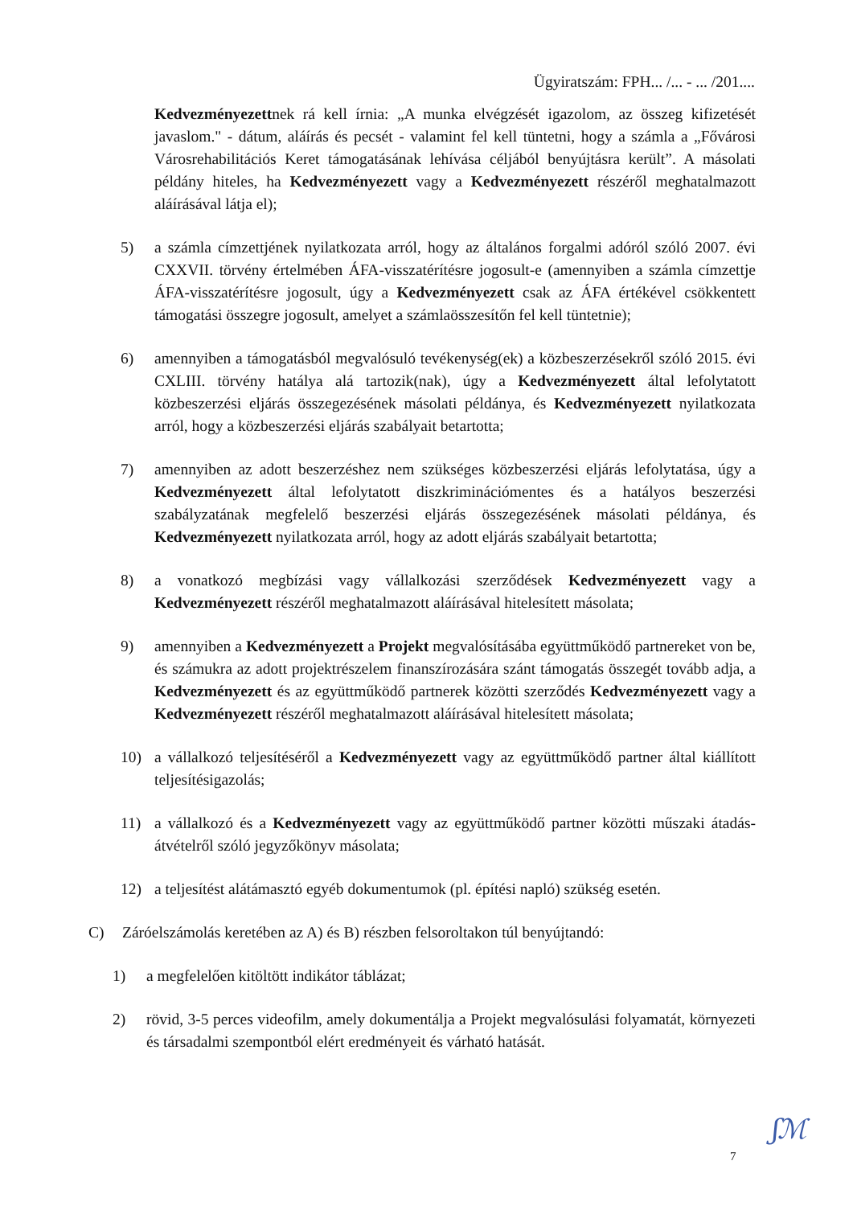Ügyiratszám: FPH... /... - ... /201....
Kedvezményezettnek rá kell írnia: „A munka elvégzését igazolom, az összeg kifizetését javaslom." - dátum, aláírás és pecsét - valamint fel kell tüntetni, hogy a számla a „Fővárosi Városrehabilitációs Keret támogatásának lehívása céljából benyújtásra került”. A másolati példány hiteles, ha Kedvezményezett vagy a Kedvezményezett részéről meghatalmazott aláírásával látja el);
5) a számla címzettjének nyilatkozata arról, hogy az általános forgalmi adóról szóló 2007. évi CXXVII. törvény értelmében ÁFA-visszatérítésre jogosult-e (amennyiben a számla címzettje ÁFA-visszatérítésre jogosult, úgy a Kedvezményezett csak az ÁFA értékével csökkentett támogatási összegre jogosult, amelyet a számlaösszesítőn fel kell tüntetnie);
6) amennyiben a támogatásból megvalósuló tevékenység(ek) a közbeszerzésekről szóló 2015. évi CXLIII. törvény hatálya alá tartozik(nak), úgy a Kedvezményezett által lefolytatott közbeszerzési eljárás összegezésének másolati példánya, és Kedvezményezett nyilatkozata arról, hogy a közbeszerzési eljárás szabályait betartotta;
7) amennyiben az adott beszerzéshez nem szükséges közbeszerzési eljárás lefolytatása, úgy a Kedvezményezett által lefolytatott diszkriminációmentes és a hatályos beszerzési szabályzatának megfelelő beszerzési eljárás összegezésének másolati példánya, és Kedvezményezett nyilatkozata arról, hogy az adott eljárás szabályait betartotta;
8) a vonatkozó megbízási vagy vállalkozási szerződések Kedvezményezett vagy a Kedvezményezett részéről meghatalmazott aláírásával hitelesített másolata;
9) amennyiben a Kedvezményezett a Projekt megvalósításába együttműködő partnereket von be, és számukra az adott projektrészelem finanszírozására szánt támogatás összegét tovább adja, a Kedvezményezett és az együttműködő partnerek közötti szerződés Kedvezményezett vagy a Kedvezményezett részéről meghatalmazott aláírásával hitelesített másolata;
10) a vállalkozó teljesítéséről a Kedvezményezett vagy az együttműködő partner által kiállított teljesítésigazolás;
11) a vállalkozó és a Kedvezményezett vagy az együttműködő partner közötti műszaki átadás-átvételről szóló jegyzőkönyv másolata;
12) a teljesítést alátámasztó egyéb dokumentumok (pl. építési napló) szükség esetén.
C) Záróelszámolás keretében az A) és B) részben felsoroltakon túl benyújtandó:
1) a megfelelően kitöltött indikátor táblázat;
2) rövid, 3-5 perces videofilm, amely dokumentálja a Projekt megvalósulási folyamatát, környezeti és társadalmi szempontból elért eredményeit és várható hatását.
7
ʃℳ